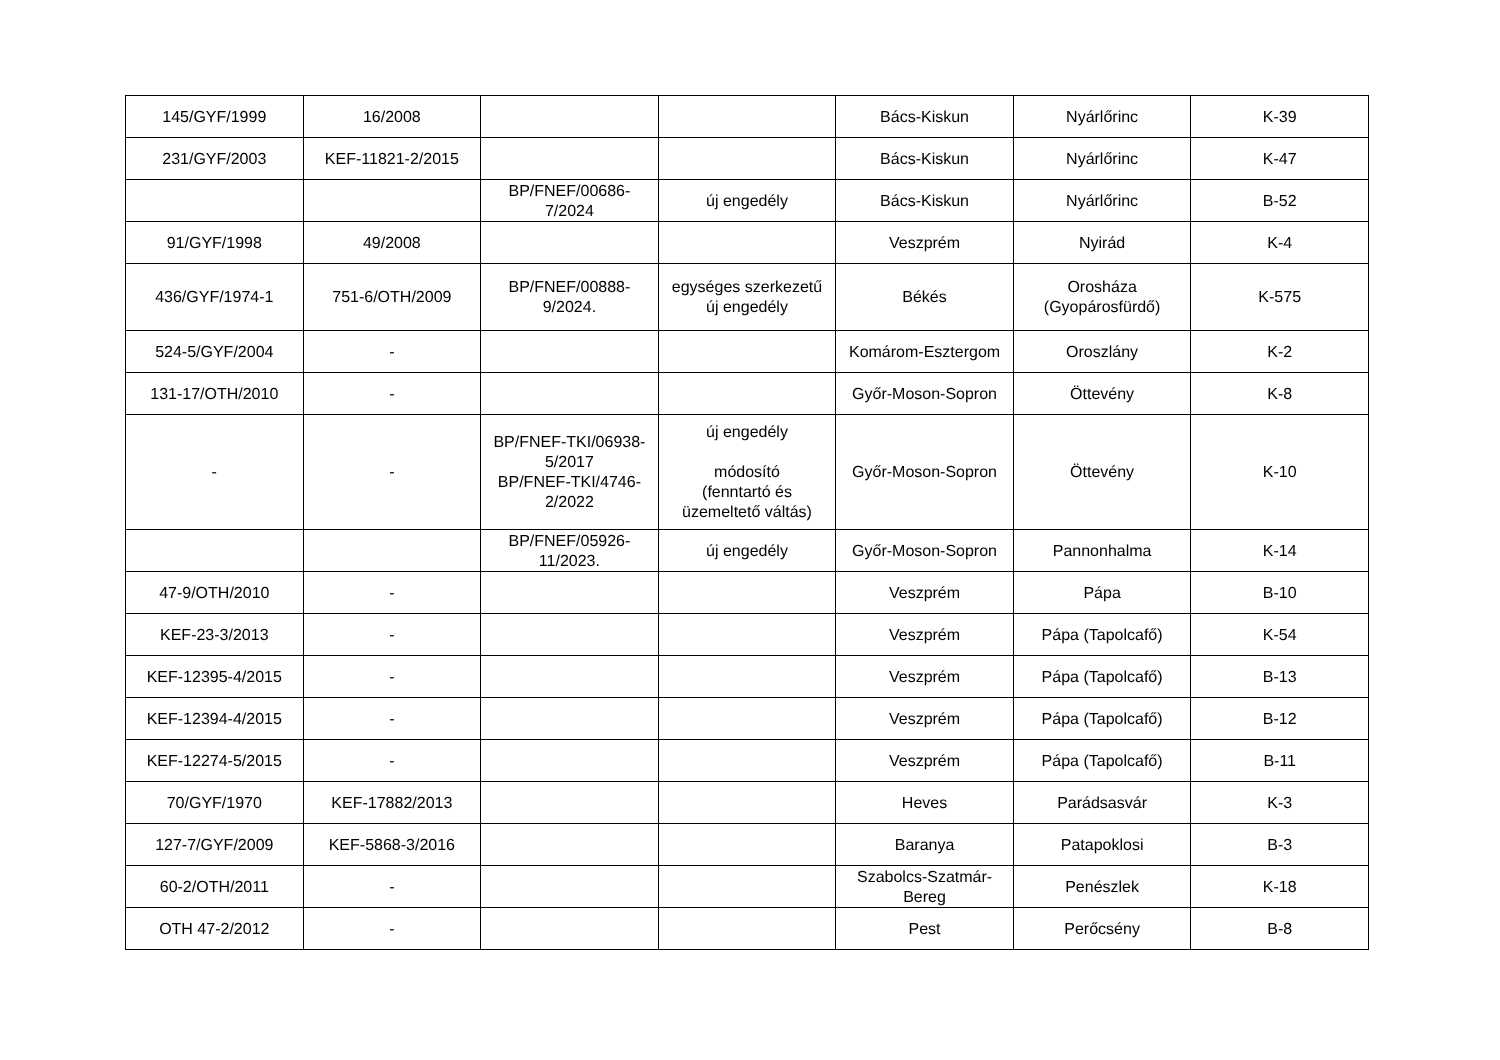| 145/GYF/1999 | 16/2008 | | | Bács-Kiskun | Nyárlőrinc | K-39 |
| 231/GYF/2003 | KEF-11821-2/2015 | | | Bács-Kiskun | Nyárlőrinc | K-47 |
| | | BP/FNEF/00686- 7/2024 | új engedély | Bács-Kiskun | Nyárlőrinc | B-52 |
| 91/GYF/1998 | 49/2008 | | | Veszprém | Nyirád | K-4 |
| 436/GYF/1974-1 | 751-6/OTH/2009 | BP/FNEF/00888- 9/2024. | egységes szerkezetű új engedély | Békés | Orosháza (Gyopárosfürdő) | K-575 |
| 524-5/GYF/2004 | - | | | Komárom-Esztergom | Oroszlány | K-2 |
| 131-17/OTH/2010 | - | | | Győr-Moson-Sopron | Öttevény | K-8 |
| - | - | BP/FNEF-TKI/06938- 5/2017 BP/FNEF-TKI/4746- 2/2022 | új engedély módosító (fenntartó és üzemeltető váltás) | Győr-Moson-Sopron | Öttevény | K-10 |
| | | BP/FNEF/05926- 11/2023. | új engedély | Győr-Moson-Sopron | Pannonhalma | K-14 |
| 47-9/OTH/2010 | - | | | Veszprém | Pápa | B-10 |
| KEF-23-3/2013 | - | | | Veszprém | Pápa (Tapolcafő) | K-54 |
| KEF-12395-4/2015 | - | | | Veszprém | Pápa (Tapolcafő) | B-13 |
| KEF-12394-4/2015 | - | | | Veszprém | Pápa (Tapolcafő) | B-12 |
| KEF-12274-5/2015 | - | | | Veszprém | Pápa (Tapolcafő) | B-11 |
| 70/GYF/1970 | KEF-17882/2013 | | | Heves | Parádsasvár | K-3 |
| 127-7/GYF/2009 | KEF-5868-3/2016 | | | Baranya | Patapoklosi | B-3 |
| 60-2/OTH/2011 | - | | | Szabolcs-Szatmár- Bereg | Penészlek | K-18 |
| OTH 47-2/2012 | - | | | Pest | Perőcsény | B-8 |